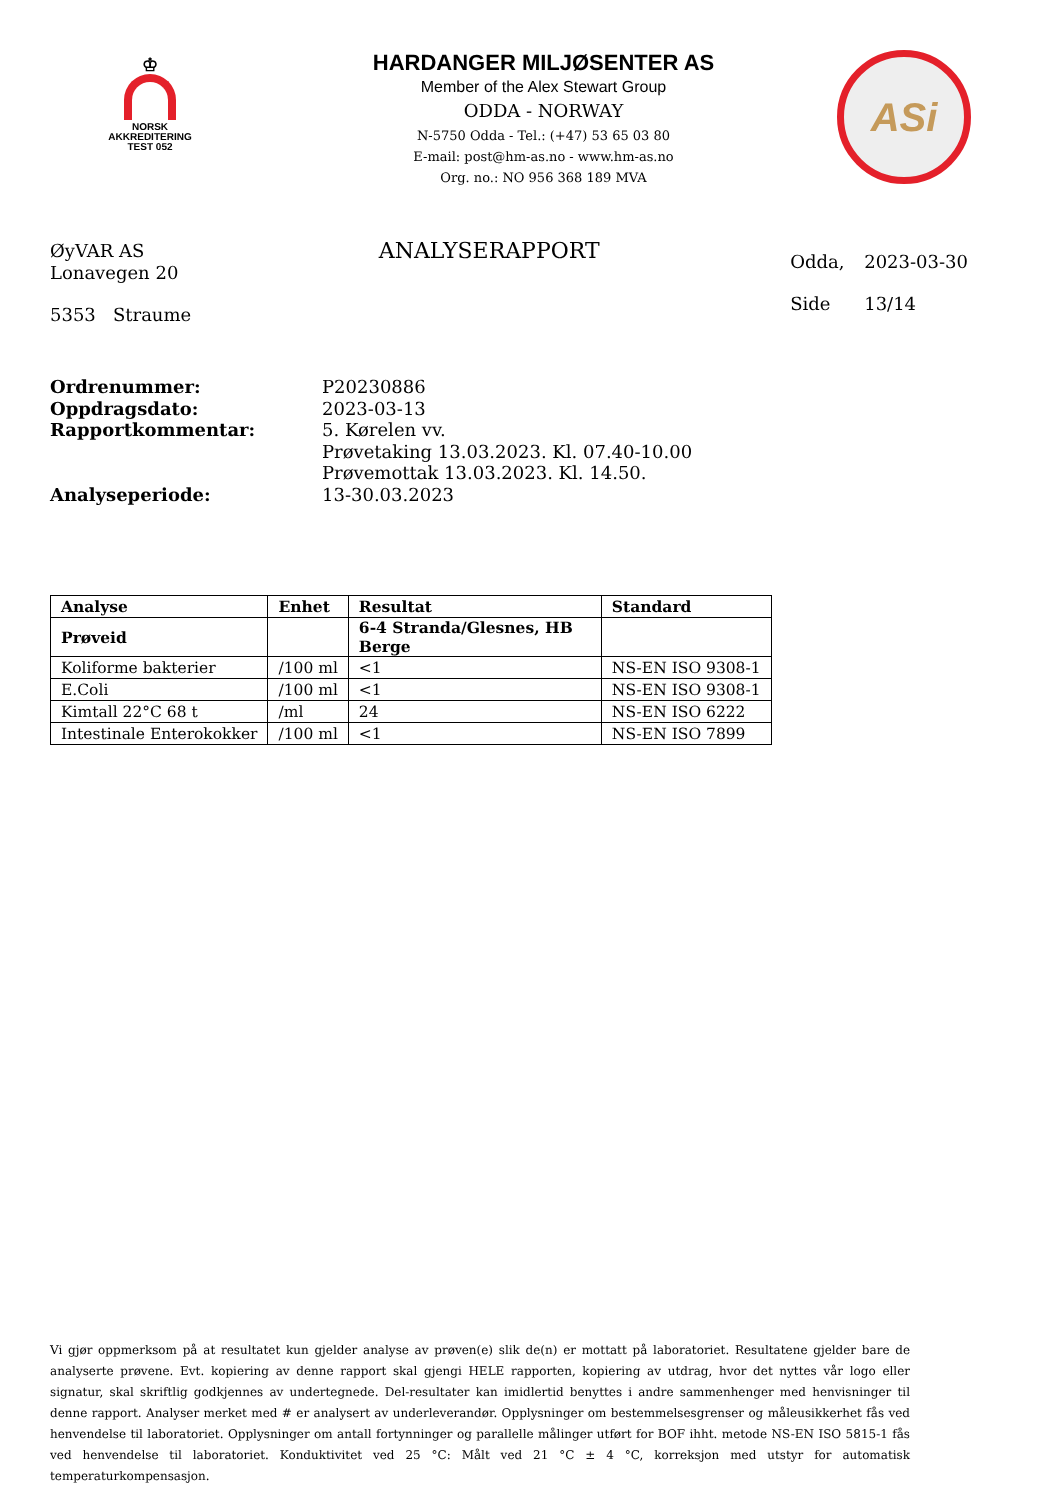♔
NORSK
AKKREDITERING
TEST 052
HARDANGER MILJØSENTER AS
Member of the Alex Stewart Group
ODDA - NORWAY
N-5750 Odda - Tel.: (+47) 53 65 03 80
E-mail: post@hm-as.no - www.hm-as.no
Org. no.: NO 956 368 189 MVA
ASi
ØyVAR AS
Lonavegen 20
5353 Straume
ANALYSERAPPORT
| Odda, | 2023-03-30 |
| Side | 13/14 |
| Ordrenummer: | P20230886 |
| Oppdragsdato: | 2023-03-13 |
| Rapportkommentar: | 5. Kørelen vv. Prøvetaking 13.03.2023. Kl. 07.40-10.00 Prøvemottak 13.03.2023. Kl. 14.50. |
| Analyseperiode: | 13-30.03.2023 |
| Analyse | Enhet | Resultat | Standard |
| --- | --- | --- | --- |
| Prøveid | | 6-4 Stranda/Glesnes, HB Berge | |
| Koliforme bakterier | /100 ml | <1 | NS-EN ISO 9308-1 |
| E.Coli | /100 ml | <1 | NS-EN ISO 9308-1 |
| Kimtall 22°C 68 t | /ml | 24 | NS-EN ISO 6222 |
| Intestinale Enterokokker | /100 ml | <1 | NS-EN ISO 7899 |
Vi gjør oppmerksom på at resultatet kun gjelder analyse av prøven(e) slik de(n) er mottatt på laboratoriet. Resultatene gjelder bare de analyserte prøvene. Evt. kopiering av denne rapport skal gjengi HELE rapporten, kopiering av utdrag, hvor det nyttes vår logo eller signatur, skal skriftlig godkjennes av undertegnede. Del-resultater kan imidlertid benyttes i andre sammenhenger med henvisninger til denne rapport. Analyser merket med # er analysert av underleverandør. Opplysninger om bestemmelsesgrenser og måleusikkerhet fås ved henvendelse til laboratoriet. Opplysninger om antall fortynninger og parallelle målinger utført for BOF ihht. metode NS-EN ISO 5815-1 fås ved henvendelse til laboratoriet. Konduktivitet ved 25 °C: Målt ved 21 °C ± 4 °C, korreksjon med utstyr for automatisk temperaturkompensasjon.